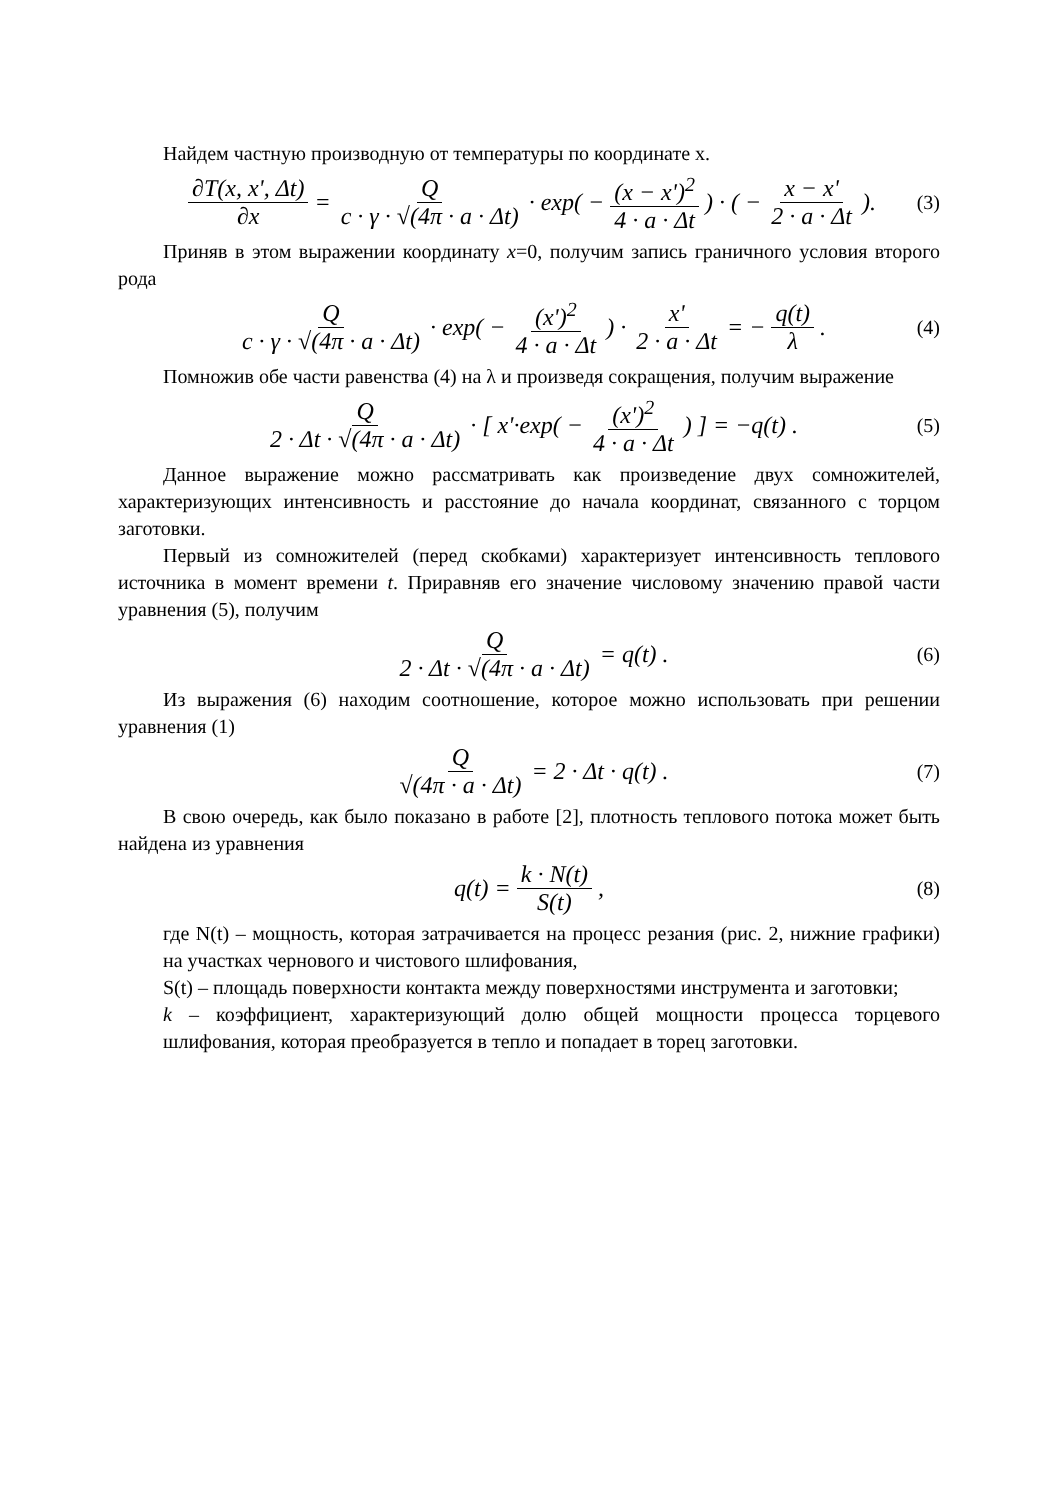Найдем частную производную от температуры по координате x.
∂T(x, x', Δt) ∂x = Q c · γ · √(4π · a · Δt) · exp( − (x − x')<sup>2</sup> 4 · a · Δt ) · ( − x − x' 2 · a · Δt ). (3)
Приняв в этом выражении координату x=0, получим запись граничного условия второго рода
Qc · γ · √(4π · a · Δt) · exp( − (x')<sup>2</sup> 4 · a · Δt ) · x' 2 · a · Δt = − q(t) λ . (4)
Помножив обе части равенства (4) на λ и произведя сокращения, получим выражение
Q 2 · Δt · √(4π · a · Δt) · [ x'·exp( − (x')<sup>2</sup> 4 · a · Δt ) ] = −q(t) . (5)
Данное выражение можно рассматривать как произведение двух сомножителей, характеризующих интенсивность и расстояние до начала координат, связанного с торцом заготовки.
Первый из сомножителей (перед скобками) характеризует интенсивность теплового источника в момент времени t. Приравняв его значение числовому значению правой части уравнения (5), получим
Q 2 · Δt · √(4π · a · Δt) = q(t) . (6)
Из выражения (6) находим соотношение, которое можно использовать при решении уравнения (1)
Q √(4π · a · Δt) = 2 · Δt · q(t) . (7)
В свою очередь, как было показано в работе [2], плотность теплового потока может быть найдена из уравнения
q(t) = k · N(t) S(t) , (8)
где N(t) – мощность, которая затрачивается на процесс резания (рис. 2, нижние графики) на участках чернового и чистового шлифования,
S(t) – площадь поверхности контакта между поверхностями инструмента и заготовки;
k – коэффициент, характеризующий долю общей мощности процесса торцевого шлифования, которая преобразуется в тепло и попадает в торец заготовки.